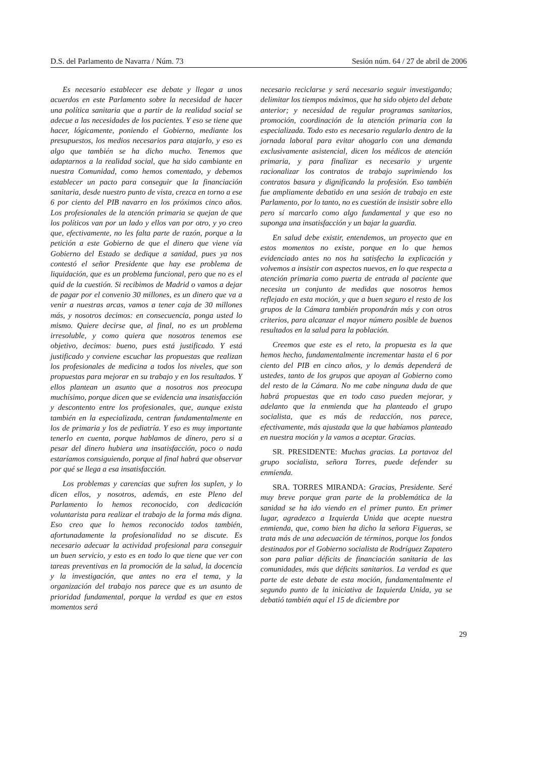D.S. del Parlamento de Navarra / Núm. 73 Sesión núm. 64 / 27 de abril de 2006
Es necesario establecer ese debate y llegar a unos acuerdos en este Parlamento sobre la necesidad de hacer una política sanitaria que a partir de la realidad social se adecue a las necesidades de los pacientes. Y eso se tiene que hacer, lógicamente, poniendo el Gobierno, mediante los presupuestos, los medios necesarios para atajarlo, y eso es algo que también se ha dicho mucho. Tenemos que adaptarnos a la realidad social, que ha sido cambiante en nuestra Comunidad, como hemos comentado, y debemos establecer un pacto para conseguir que la financiación sanitaria, desde nuestro punto de vista, crezca en torno a ese 6 por ciento del PIB navarro en los próximos cinco años. Los profesionales de la atención primaria se quejan de que los políticos van por un lado y ellos van por otro, y yo creo que, efectivamente, no les falta parte de razón, porque a la petición a este Gobierno de que el dinero que viene vía Gobierno del Estado se dedique a sanidad, pues ya nos contestó el señor Presidente que hay ese problema de liquidación, que es un problema funcional, pero que no es el quid de la cuestión. Si recibimos de Madrid o vamos a dejar de pagar por el convenio 30 millones, es un dinero que va a venir a nuestras arcas, vamos a tener caja de 30 millones más, y nosotros decimos: en consecuencia, ponga usted lo mismo. Quiere decirse que, al final, no es un problema irresoluble, y como quiera que nosotros tenemos ese objetivo, decimos: bueno, pues está justificado. Y está justificado y conviene escuchar las propuestas que realizan los profesionales de medicina a todos los niveles, que son propuestas para mejorar en su trabajo y en los resultados. Y ellos plantean un asunto que a nosotros nos preocupa muchísimo, porque dicen que se evidencia una insatisfacción y descontento entre los profesionales, que, aunque exista también en la especializada, centran fundamentalmente en los de primaria y los de pediatría. Y eso es muy importante tenerlo en cuenta, porque hablamos de dinero, pero si a pesar del dinero hubiera una insatisfacción, poco o nada estaríamos consiguiendo, porque al final habrá que observar por qué se llega a esa insatisfacción.
Los problemas y carencias que sufren los suplen, y lo dicen ellos, y nosotros, además, en este Pleno del Parlamento lo hemos reconocido, con dedicación voluntarista para realizar el trabajo de la forma más digna. Eso creo que lo hemos reconocido todos también, afortunadamente la profesionalidad no se discute. Es necesario adecuar la actividad profesional para conseguir un buen servicio, y esto es en todo lo que tiene que ver con tareas preventivas en la promoción de la salud, la docencia y la investigación, que antes no era el tema, y la organización del trabajo nos parece que es un asunto de prioridad fundamental, porque la verdad es que en estos momentos será
necesario reciclarse y será necesario seguir investigando; delimitar los tiempos máximos, que ha sido objeto del debate anterior; y necesidad de regular programas sanitarios, promoción, coordinación de la atención primaria con la especializada. Todo esto es necesario regularlo dentro de la jornada laboral para evitar ahogarlo con una demanda exclusivamente asistencial, dicen los médicos de atención primaria, y para finalizar es necesario y urgente racionalizar los contratos de trabajo suprimiendo los contratos basura y dignificando la profesión. Eso también fue ampliamente debatido en una sesión de trabajo en este Parlamento, por lo tanto, no es cuestión de insistir sobre ello pero sí marcarlo como algo fundamental y que eso no suponga una insatisfacción y un bajar la guardia.
En salud debe existir, entendemos, un proyecto que en estos momentos no existe, porque en lo que hemos evidenciado antes no nos ha satisfecho la explicación y volvemos a insistir con aspectos nuevos, en lo que respecta a atención primaria como puerta de entrada al paciente que necesita un conjunto de medidas que nosotros hemos reflejado en esta moción, y que a buen seguro el resto de los grupos de la Cámara también propondrán más y con otros criterios, para alcanzar el mayor número posible de buenos resultados en la salud para la población.
Creemos que este es el reto, la propuesta es la que hemos hecho, fundamentalmente incrementar hasta el 6 por ciento del PIB en cinco años, y lo demás dependerá de ustedes, tanto de los grupos que apoyan al Gobierno como del resto de la Cámara. No me cabe ninguna duda de que habrá propuestas que en todo caso pueden mejorar, y adelanto que la enmienda que ha planteado el grupo socialista, que es más de redacción, nos parece, efectivamente, más ajustada que la que habíamos planteado en nuestra moción y la vamos a aceptar. Gracias.
SR. PRESIDENTE: Muchas gracias. La portavoz del grupo socialista, señora Torres, puede defender su enmienda.
SRA. TORRES MIRANDA: Gracias, Presidente. Seré muy breve porque gran parte de la problemática de la sanidad se ha ido viendo en el primer punto. En primer lugar, agradezco a Izquierda Unida que acepte nuestra enmienda, que, como bien ha dicho la señora Figueras, se trata más de una adecuación de términos, porque los fondos destinados por el Gobierno socialista de Rodríguez Zapatero son para paliar déficits de financiación sanitaria de las comunidades, más que déficits sanitarios. La verdad es que parte de este debate de esta moción, fundamentalmente el segundo punto de la iniciativa de Izquierda Unida, ya se debatió también aquí el 15 de diciembre por
29